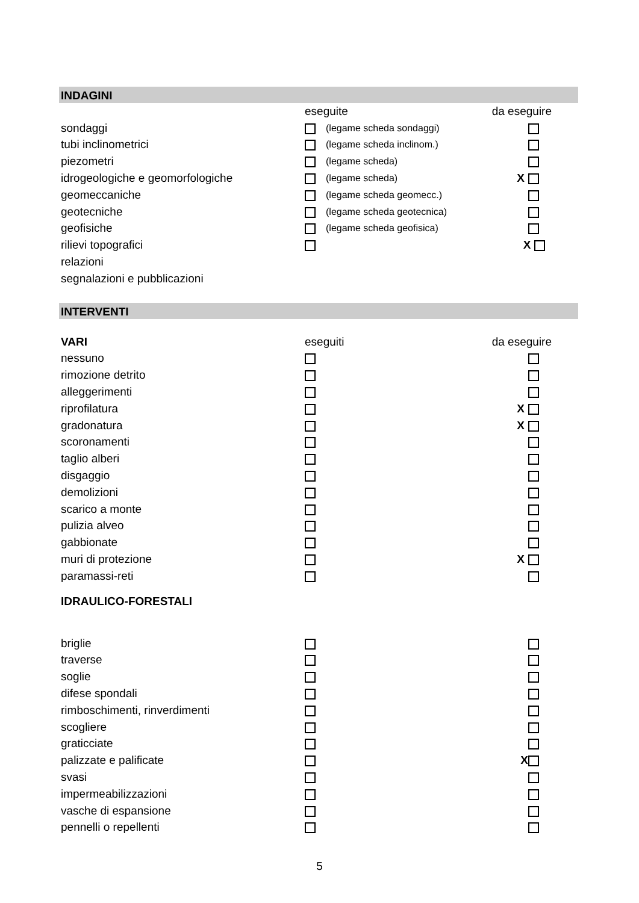INDAGINI
| | eseguite | | da eseguire |
| sondaggi | | (legame scheda sondaggi) | |
| tubi inclinometrici | | (legame scheda inclinom.) | |
| piezometri | | (legame scheda) | |
| idrogeologiche e geomorfologiche | | (legame scheda) | X |
| geomeccaniche | | (legame scheda geomecc.) | |
| geotecniche | | (legame scheda geotecnica) | |
| geofisiche | | (legame scheda geofisica) | |
| rilievi topografici | | | X |
| relazioni | | | |
| segnalazioni e pubblicazioni | | | |
INTERVENTI
| VARI | eseguiti | | da eseguire |
| nessuno | | | |
| rimozione detrito | | | |
| alleggerimenti | | | |
| riprofilatura | | | X |
| gradonatura | | | X |
| scoronamenti | | | |
| taglio alberi | | | |
| disgaggio | | | |
| demolizioni | | | |
| scarico a monte | | | |
| pulizia alveo | | | |
| gabbionate | | | |
| muri di protezione | | | X |
| paramassi-reti | | | |
| IDRAULICO-FORESTALI | | | |
| briglie | | | |
| traverse | | | |
| soglie | | | |
| difese spondali | | | |
| rimboschimenti, rinverdimenti | | | |
| scogliere | | | |
| graticciate | | | |
| palizzate e palificate | | | X |
| svasi | | | |
| impermeabilizzazioni | | | |
| vasche di espansione | | | |
| pennelli o repellenti | | | |
5